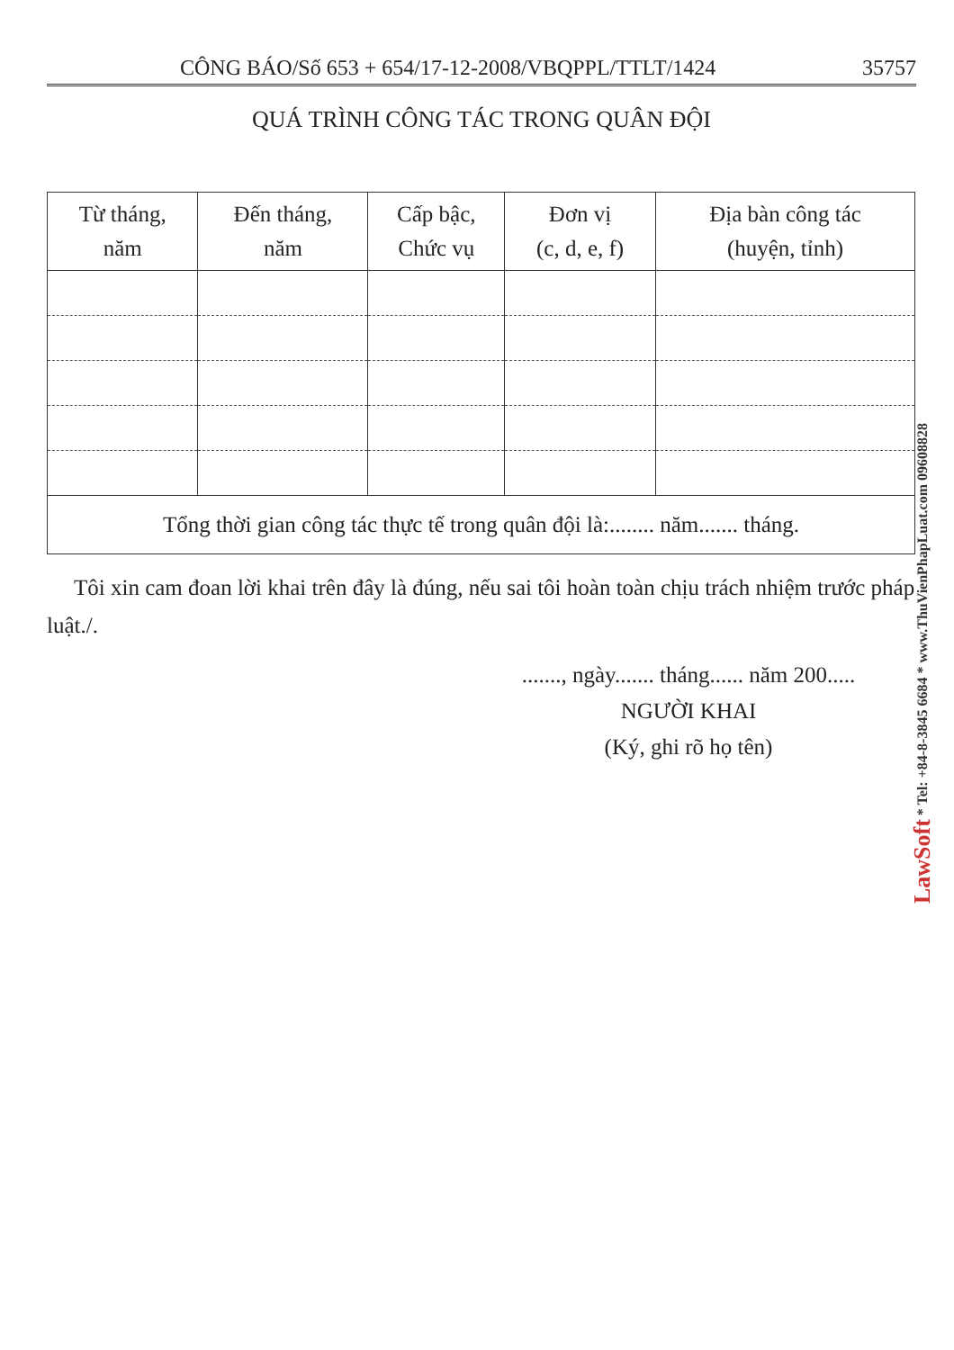CÔNG BÁO/Số 653 + 654/17-12-2008/VBQPPL/TTLT/1424 35757
QUÁ TRÌNH CÔNG TÁC TRONG QUÂN ĐỘI
| Từ tháng, năm | Đến tháng, năm | Cấp bậc, Chức vụ | Đơn vị (c, d, e, f) | Địa bàn công tác (huyện, tỉnh) |
| --- | --- | --- | --- | --- |
| Tổng thời gian công tác thực tế trong quân đội là:........ năm....... tháng. | | | | |
Tôi xin cam đoan lời khai trên đây là đúng, nếu sai tôi hoàn toàn chịu trách nhiệm trước pháp luật./.
......., ngày....... tháng...... năm 200.....
NGƯỜI KHAI
(Ký, ghi rõ họ tên)
LawSoft * Tel: +84-8-3845 6684 * www.ThuVienPhapLuat.com 09608828